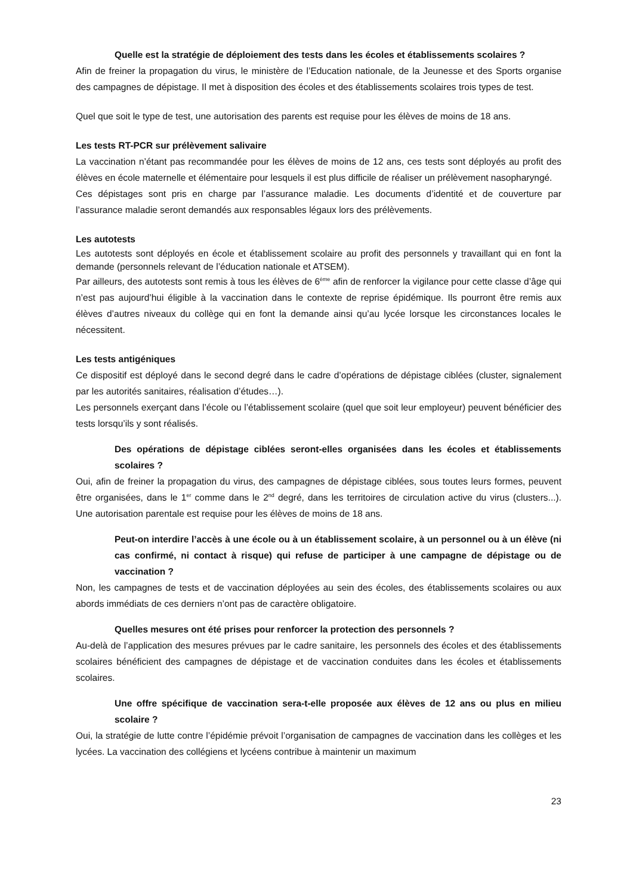Quelle est la stratégie de déploiement des tests dans les écoles et établissements scolaires ?
Afin de freiner la propagation du virus, le ministère de l’Education nationale, de la Jeunesse et des Sports organise des campagnes de dépistage. Il met à disposition des écoles et des établissements scolaires trois types de test.
Quel que soit le type de test, une autorisation des parents est requise pour les élèves de moins de 18 ans.
Les tests RT-PCR sur prélèvement salivaire
La vaccination n’étant pas recommandée pour les élèves de moins de 12 ans, ces tests sont déployés au profit des élèves en école maternelle et élémentaire pour lesquels il est plus difficile de réaliser un prélèvement nasopharyngé.
Ces dépistages sont pris en charge par l’assurance maladie. Les documents d’identité et de couverture par l’assurance maladie seront demandés aux responsables légaux lors des prélèvements.
Les autotests
Les autotests sont déployés en école et établissement scolaire au profit des personnels y travaillant qui en font la demande (personnels relevant de l’éducation nationale et ATSEM).
Par ailleurs, des autotests sont remis à tous les élèves de 6<sup>ème</sup> afin de renforcer la vigilance pour cette classe d’âge qui n’est pas aujourd’hui éligible à la vaccination dans le contexte de reprise épidémique. Ils pourront être remis aux élèves d’autres niveaux du collège qui en font la demande ainsi qu’au lycée lorsque les circonstances locales le nécessitent.
Les tests antigéniques
Ce dispositif est déployé dans le second degré dans le cadre d’opérations de dépistage ciblées (cluster, signalement par les autorités sanitaires, réalisation d’études…).
Les personnels exerçant dans l’école ou l’établissement scolaire (quel que soit leur employeur) peuvent bénéficier des tests lorsqu’ils y sont réalisés.
Des opérations de dépistage ciblées seront-elles organisées dans les écoles et établissements scolaires ?
Oui, afin de freiner la propagation du virus, des campagnes de dépistage ciblées, sous toutes leurs formes, peuvent être organisées, dans le 1<sup>er</sup> comme dans le 2<sup>nd</sup> degré, dans les territoires de circulation active du virus (clusters...). Une autorisation parentale est requise pour les élèves de moins de 18 ans.
Peut-on interdire l’accès à une école ou à un établissement scolaire, à un personnel ou à un élève (ni cas confirmé, ni contact à risque) qui refuse de participer à une campagne de dépistage ou de vaccination ?
Non, les campagnes de tests et de vaccination déployées au sein des écoles, des établissements scolaires ou aux abords immédiats de ces derniers n’ont pas de caractère obligatoire.
Quelles mesures ont été prises pour renforcer la protection des personnels ?
Au-delà de l’application des mesures prévues par le cadre sanitaire, les personnels des écoles et des établissements scolaires bénéficient des campagnes de dépistage et de vaccination conduites dans les écoles et établissements scolaires.
Une offre spécifique de vaccination sera-t-elle proposée aux élèves de 12 ans ou plus en milieu scolaire ?
Oui, la stratégie de lutte contre l’épidémie prévoit l’organisation de campagnes de vaccination dans les collèges et les lycées. La vaccination des collégiens et lycéens contribue à maintenir un maximum
23